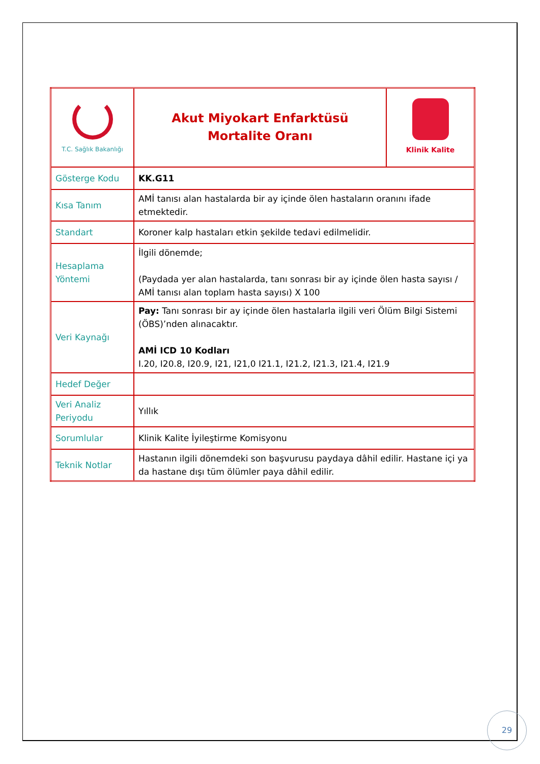| T.C. Sağlık Bakanlığı | Akut Miyokart Enfarktüsü Mortalite Oranı | Klinik Kalite |
| Gösterge Kodu | KK.G11 | |
| Kısa Tanım | AMİ tanısı alan hastalarda bir ay içinde ölen hastaların oranını ifade etmektedir. | |
| Standart | Koroner kalp hastaları etkin şekilde tedavi edilmelidir. | |
| Hesaplama Yöntemi | İlgili dönemde; (Paydada yer alan hastalarda, tanı sonrası bir ay içinde ölen hasta sayısı / AMİ tanısı alan toplam hasta sayısı) X 100 | |
| Veri Kaynağı | Pay: Tanı sonrası bir ay içinde ölen hastalarla ilgili veri Ölüm Bilgi Sistemi (ÖBS)’nden alınacaktır. AMİ ICD 10 Kodları I.20, I20.8, I20.9, I21, I21,0 I21.1, I21.2, I21.3, I21.4, I21.9 | |
| Hedef Değer | | |
| Veri Analiz Periyodu | Yıllık | |
| Sorumlular | Klinik Kalite İyileştirme Komisyonu | |
| Teknik Notlar | Hastanın ilgili dönemdeki son başvurusu paydaya dâhil edilir. Hastane içi ya da hastane dışı tüm ölümler paya dâhil edilir. | |
29